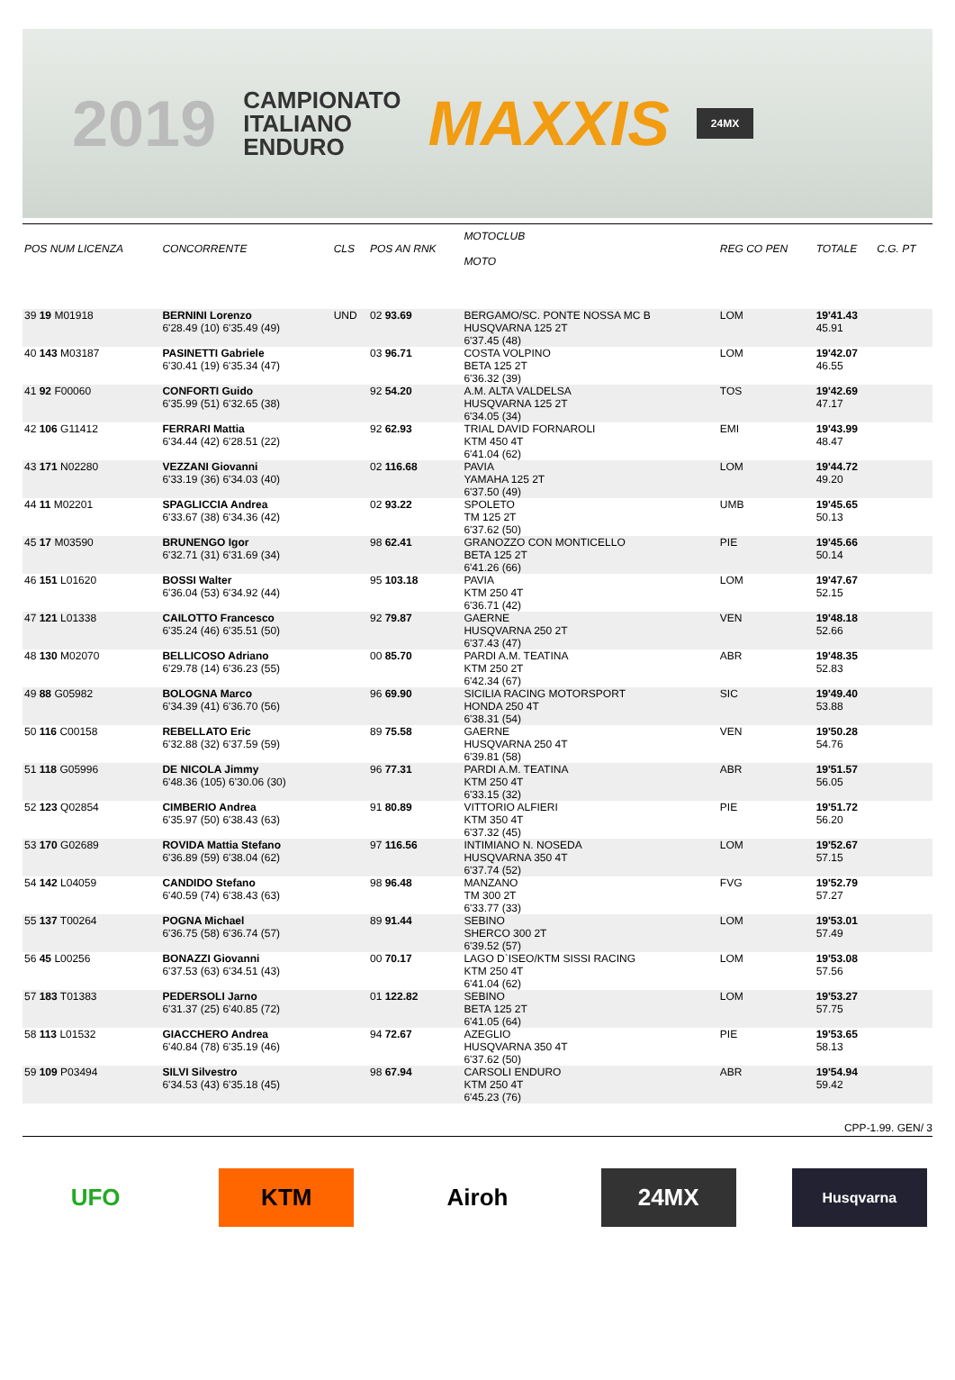2019 CAMPIONATO
ITALIANO
ENDURO MAXXIS 24MX
| POS NUM LICENZA | CONCORRENTE | CLS | POS AN RNK | MOTOCLUB MOTO | REG CO PEN | TOTALE | C.G. PT |
| --- | --- | --- | --- | --- | --- | --- | --- |
| 39 19 M01918 | BERNINI Lorenzo 6'28.49 (10) 6'35.49 (49) | UND | 02 93.69 | BERGAMO/SC. PONTE NOSSA MC B HUSQVARNA 125 2T 6'37.45 (48) | LOM | 19'41.43 45.91 | |
| 40 143 M03187 | PASINETTI Gabriele 6'30.41 (19) 6'35.34 (47) | | 03 96.71 | COSTA VOLPINO BETA 125 2T 6'36.32 (39) | LOM | 19'42.07 46.55 | |
| 41 92 F00060 | CONFORTI Guido 6'35.99 (51) 6'32.65 (38) | | 92 54.20 | A.M. ALTA VALDELSA HUSQVARNA 125 2T 6'34.05 (34) | TOS | 19'42.69 47.17 | |
| 42 106 G11412 | FERRARI Mattia 6'34.44 (42) 6'28.51 (22) | | 92 62.93 | TRIAL DAVID FORNAROLI KTM 450 4T 6'41.04 (62) | EMI | 19'43.99 48.47 | |
| 43 171 N02280 | VEZZANI Giovanni 6'33.19 (36) 6'34.03 (40) | | 02 116.68 | PAVIA YAMAHA 125 2T 6'37.50 (49) | LOM | 19'44.72 49.20 | |
| 44 11 M02201 | SPAGLICCIA Andrea 6'33.67 (38) 6'34.36 (42) | | 02 93.22 | SPOLETO TM 125 2T 6'37.62 (50) | UMB | 19'45.65 50.13 | |
| 45 17 M03590 | BRUNENGO Igor 6'32.71 (31) 6'31.69 (34) | | 98 62.41 | GRANOZZO CON MONTICELLO BETA 125 2T 6'41.26 (66) | PIE | 19'45.66 50.14 | |
| 46 151 L01620 | BOSSI Walter 6'36.04 (53) 6'34.92 (44) | | 95 103.18 | PAVIA KTM 250 4T 6'36.71 (42) | LOM | 19'47.67 52.15 | |
| 47 121 L01338 | CAILOTTO Francesco 6'35.24 (46) 6'35.51 (50) | | 92 79.87 | GAERNE HUSQVARNA 250 2T 6'37.43 (47) | VEN | 19'48.18 52.66 | |
| 48 130 M02070 | BELLICOSO Adriano 6'29.78 (14) 6'36.23 (55) | | 00 85.70 | PARDI A.M. TEATINA KTM 250 2T 6'42.34 (67) | ABR | 19'48.35 52.83 | |
| 49 88 G05982 | BOLOGNA Marco 6'34.39 (41) 6'36.70 (56) | | 96 69.90 | SICILIA RACING MOTORSPORT HONDA 250 4T 6'38.31 (54) | SIC | 19'49.40 53.88 | |
| 50 116 C00158 | REBELLATO Eric 6'32.88 (32) 6'37.59 (59) | | 89 75.58 | GAERNE HUSQVARNA 250 4T 6'39.81 (58) | VEN | 19'50.28 54.76 | |
| 51 118 G05996 | DE NICOLA Jimmy 6'48.36 (105) 6'30.06 (30) | | 96 77.31 | PARDI A.M. TEATINA KTM 250 4T 6'33.15 (32) | ABR | 19'51.57 56.05 | |
| 52 123 Q02854 | CIMBERIO Andrea 6'35.97 (50) 6'38.43 (63) | | 91 80.89 | VITTORIO ALFIERI KTM 350 4T 6'37.32 (45) | PIE | 19'51.72 56.20 | |
| 53 170 G02689 | ROVIDA Mattia Stefano 6'36.89 (59) 6'38.04 (62) | | 97 116.56 | INTIMIANO N. NOSEDA HUSQVARNA 350 4T 6'37.74 (52) | LOM | 19'52.67 57.15 | |
| 54 142 L04059 | CANDIDO Stefano 6'40.59 (74) 6'38.43 (63) | | 98 96.48 | MANZANO TM 300 2T 6'33.77 (33) | FVG | 19'52.79 57.27 | |
| 55 137 T00264 | POGNA Michael 6'36.75 (58) 6'36.74 (57) | | 89 91.44 | SEBINO SHERCO 300 2T 6'39.52 (57) | LOM | 19'53.01 57.49 | |
| 56 45 L00256 | BONAZZI Giovanni 6'37.53 (63) 6'34.51 (43) | | 00 70.17 | LAGO D`ISEO/KTM SISSI RACING KTM 250 4T 6'41.04 (62) | LOM | 19'53.08 57.56 | |
| 57 183 T01383 | PEDERSOLI Jarno 6'31.37 (25) 6'40.85 (72) | | 01 122.82 | SEBINO BETA 125 2T 6'41.05 (64) | LOM | 19'53.27 57.75 | |
| 58 113 L01532 | GIACCHERO Andrea 6'40.84 (78) 6'35.19 (46) | | 94 72.67 | AZEGLIO HUSQVARNA 350 4T 6'37.62 (50) | PIE | 19'53.65 58.13 | |
| 59 109 P03494 | SILVI Silvestro 6'34.53 (43) 6'35.18 (45) | | 98 67.94 | CARSOLI ENDURO KTM 250 4T 6'45.23 (76) | ABR | 19'54.94 59.42 | |
CPP-1.99. GEN/ 3
UFO KTM Airoh 24MX
Husqvarna